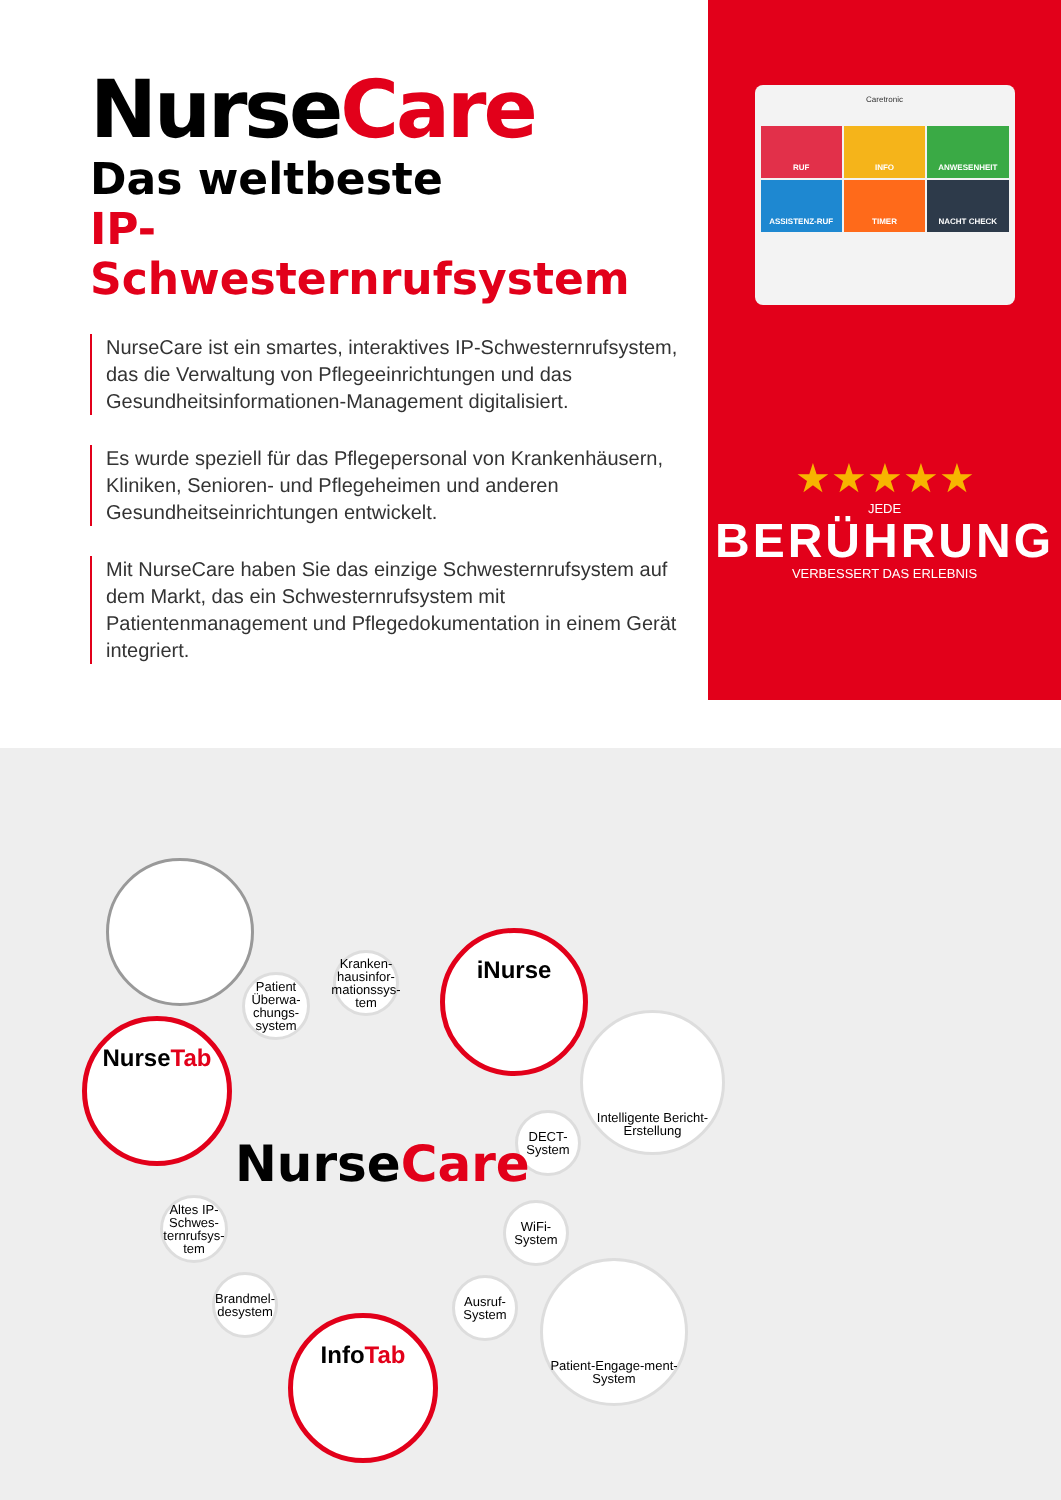NurseCare
Das weltbeste
IP-Schwesternrufsystem
NurseCare ist ein smartes, interaktives IP-Schwesternrufsystem, das die Verwaltung von Pflegeeinrichtungen und das Gesundheitsinformationen-Management digitalisiert.
Es wurde speziell für das Pflegepersonal von Krankenhäusern, Kliniken, Senioren- und Pflegeheimen und anderen Gesundheitseinrichtungen entwickelt.
Mit NurseCare haben Sie das einzige Schwesternrufsystem auf dem Markt, das ein Schwesternrufsystem mit Patientenmanagement und Pflegedokumentation in einem Gerät integriert.
Caretronic
RUF
INFO
ANWESENHEIT
ASSISTENZ-RUF
TIMER
NACHT CHECK
★★★★★
JEDE
BERÜHRUNG
VERBESSERT DAS ERLEBNIS
Nurse Tab
iNurse
Info Tab
Patient Überwa-chungs-system
Kranken-hausinfor-mationssys-tem
Intelligente Bericht-Erstellung
DECT-System
Altes IP-Schwes-ternrufsys-tem
WiFi-System
Brandmel-desystem
Ausruf-System
Patient-Engage-ment-System
NurseCare